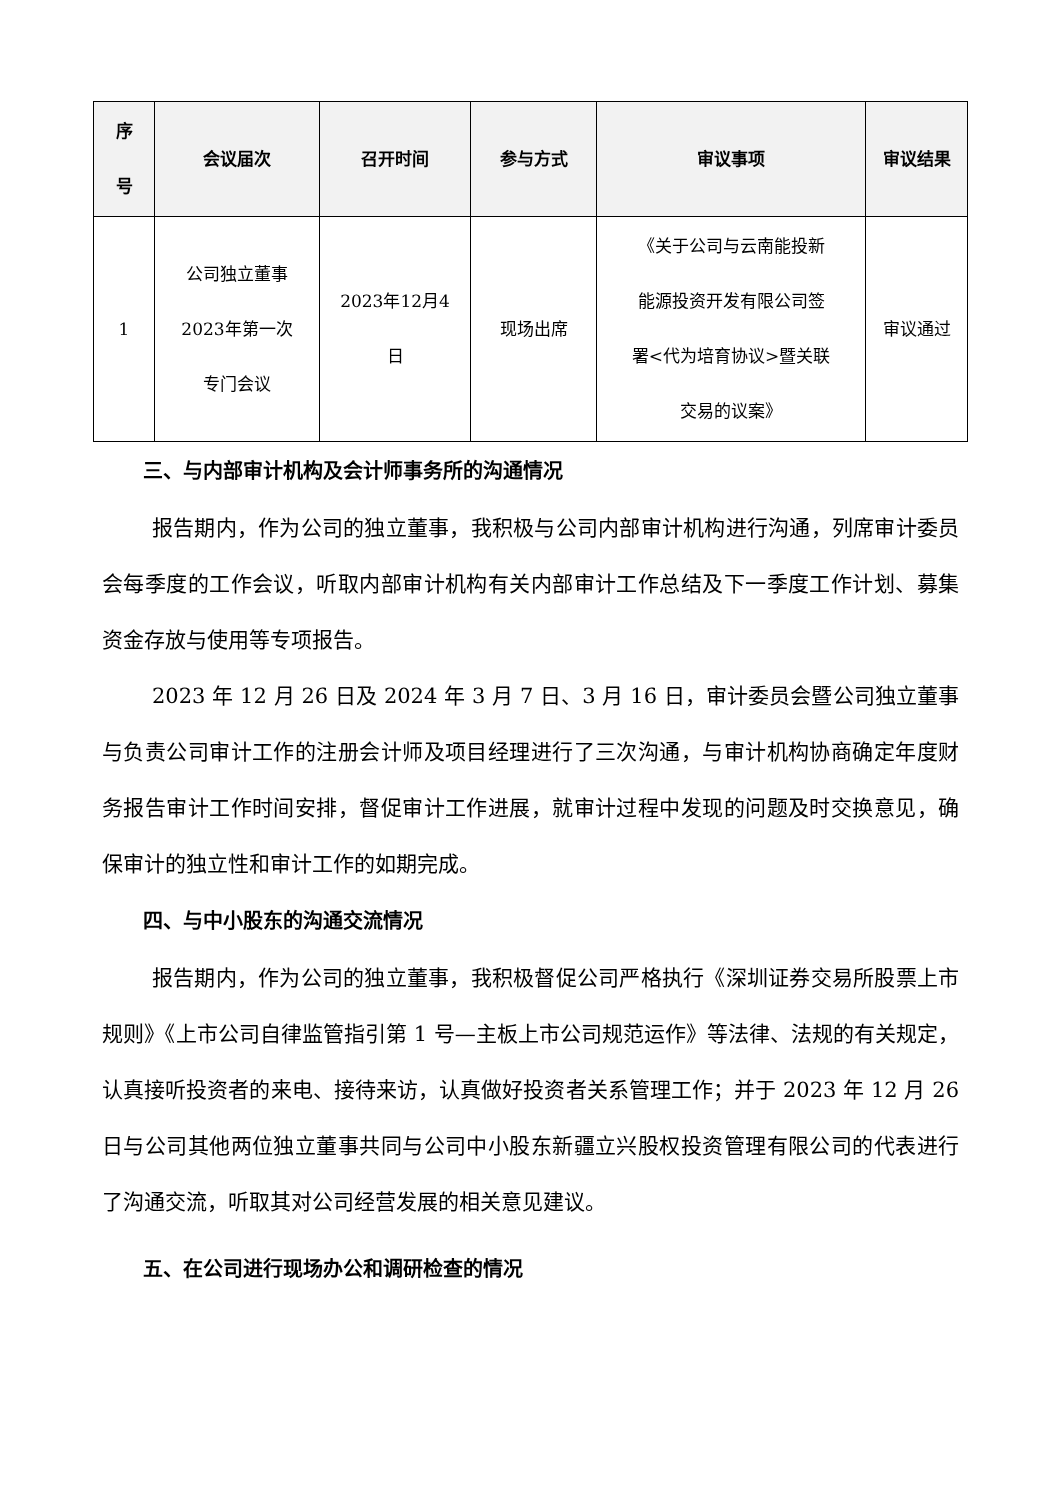| 序 号 | 会议届次 | 召开时间 | 参与方式 | 审议事项 | 审议结果 |
| --- | --- | --- | --- | --- | --- |
| 1 | 公司独立董事 2023年第一次 专门会议 | 2023年12月4 日 | 现场出席 | 《关于公司与云南能投新 能源投资开发有限公司签 署<代为培育协议>暨关联 交易的议案》 | 审议通过 |
三、与内部审计机构及会计师事务所的沟通情况
报告期内，作为公司的独立董事，我积极与公司内部审计机构进行沟通，列席审计委员会每季度的工作会议，听取内部审计机构有关内部审计工作总结及下一季度工作计划、募集资金存放与使用等专项报告。
2023 年 12 月 26 日及 2024 年 3 月 7 日、3 月 16 日，审计委员会暨公司独立董事与负责公司审计工作的注册会计师及项目经理进行了三次沟通，与审计机构协商确定年度财务报告审计工作时间安排，督促审计工作进展，就审计过程中发现的问题及时交换意见，确保审计的独立性和审计工作的如期完成。
四、与中小股东的沟通交流情况
报告期内，作为公司的独立董事，我积极督促公司严格执行《深圳证券交易所股票上市规则》《上市公司自律监管指引第 1 号—主板上市公司规范运作》等法律、法规的有关规定，认真接听投资者的来电、接待来访，认真做好投资者关系管理工作；并于 2023 年 12 月 26 日与公司其他两位独立董事共同与公司中小股东新疆立兴股权投资管理有限公司的代表进行了沟通交流，听取其对公司经营发展的相关意见建议。
五、在公司进行现场办公和调研检查的情况